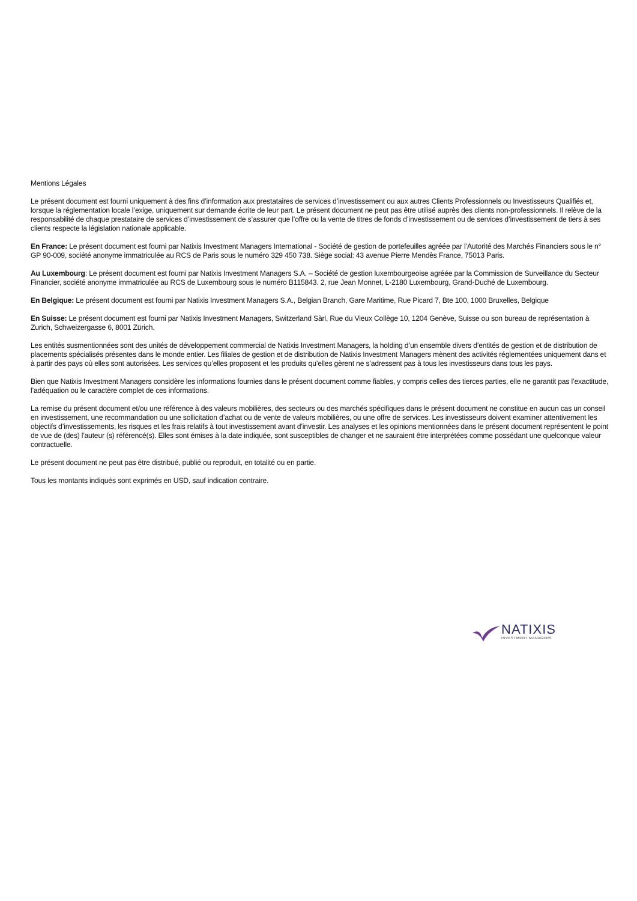Mentions Légales
Le présent document est fourni uniquement à des fins d’information aux prestataires de services d’investissement ou aux autres Clients Professionnels ou Investisseurs Qualifiés et, lorsque la réglementation locale l’exige, uniquement sur demande écrite de leur part. Le présent document ne peut pas être utilisé auprès des clients non-professionnels. Il relève de la responsabilité de chaque prestataire de services d’investissement de s’assurer que l’offre ou la vente de titres de fonds d’investissement ou de services d’investissement de tiers à ses clients respecte la législation nationale applicable.
En France: Le présent document est fourni par Natixis Investment Managers International - Société de gestion de portefeuilles agréée par l’Autorité des Marchés Financiers sous le n° GP 90-009, société anonyme immatriculée au RCS de Paris sous le numéro 329 450 738. Siège social: 43 avenue Pierre Mendès France, 75013 Paris.
Au Luxembourg: Le présent document est fourni par Natixis Investment Managers S.A. – Société de gestion luxembourgeoise agréée par la Commission de Surveillance du Secteur Financier, société anonyme immatriculée au RCS de Luxembourg sous le numéro B115843. 2, rue Jean Monnet, L-2180 Luxembourg, Grand-Duché de Luxembourg.
En Belgique: Le présent document est fourni par Natixis Investment Managers S.A., Belgian Branch, Gare Maritime, Rue Picard 7, Bte 100, 1000 Bruxelles, Belgique
En Suisse: Le présent document est fourni par Natixis Investment Managers, Switzerland Sàrl, Rue du Vieux Collège 10, 1204 Genève, Suisse ou son bureau de représentation à Zurich, Schweizergasse 6, 8001 Zürich.
Les entités susmentionnées sont des unités de développement commercial de Natixis Investment Managers, la holding d’un ensemble divers d’entités de gestion et de distribution de placements spécialisés présentes dans le monde entier. Les filiales de gestion et de distribution de Natixis Investment Managers mènent des activités réglementées uniquement dans et à partir des pays où elles sont autorisées. Les services qu’elles proposent et les produits qu’elles gèrent ne s’adressent pas à tous les investisseurs dans tous les pays.
Bien que Natixis Investment Managers considère les informations fournies dans le présent document comme fiables, y compris celles des tierces parties, elle ne garantit pas l’exactitude, l’adéquation ou le caractère complet de ces informations.
La remise du présent document et/ou une référence à des valeurs mobilières, des secteurs ou des marchés spécifiques dans le présent document ne constitue en aucun cas un conseil en investissement, une recommandation ou une sollicitation d’achat ou de vente de valeurs mobilières, ou une offre de services. Les investisseurs doivent examiner attentivement les objectifs d’investissements, les risques et les frais relatifs à tout investissement avant d’investir. Les analyses et les opinions mentionnées dans le présent document représentent le point de vue de (des) l'auteur (s) référencé(s). Elles sont émises à la date indiquée, sont susceptibles de changer et ne sauraient être interprétées comme possédant une quelconque valeur contractuelle.
Le présent document ne peut pas être distribué, publié ou reproduit, en totalité ou en partie.
Tous les montants indiqués sont exprimés en USD, sauf indication contraire.
NATIXIS
INVESTMENT MANAGERS